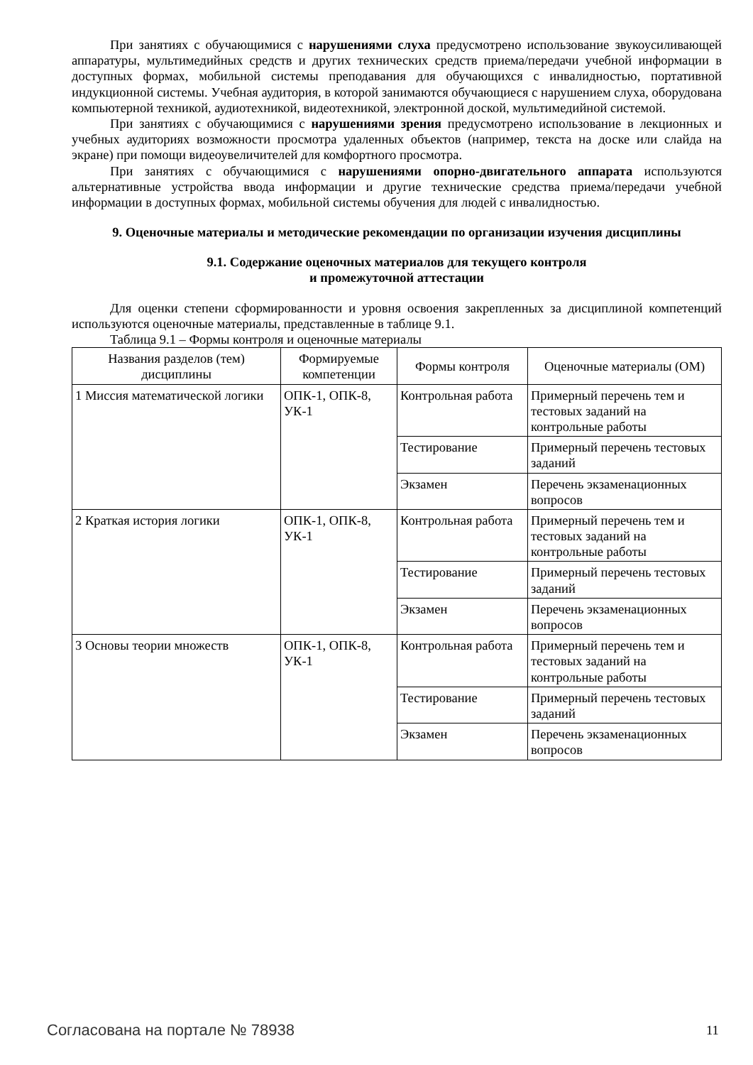При занятиях с обучающимися с нарушениями слуха предусмотрено использование звукоусиливающей аппаратуры, мультимедийных средств и других технических средств приема/передачи учебной информации в доступных формах, мобильной системы преподавания для обучающихся с инвалидностью, портативной индукционной системы. Учебная аудитория, в которой занимаются обучающиеся с нарушением слуха, оборудована компьютерной техникой, аудиотехникой, видеотехникой, электронной доской, мультимедийной системой.
При занятиях с обучающимися с нарушениями зрения предусмотрено использование в лекционных и учебных аудиториях возможности просмотра удаленных объектов (например, текста на доске или слайда на экране) при помощи видеоувеличителей для комфортного просмотра.
При занятиях с обучающимися с нарушениями опорно-двигательного аппарата используются альтернативные устройства ввода информации и другие технические средства приема/передачи учебной информации в доступных формах, мобильной системы обучения для людей с инвалидностью.
9. Оценочные материалы и методические рекомендации по организации изучения дисциплины
9.1. Содержание оценочных материалов для текущего контроля
и промежуточной аттестации
Для оценки степени сформированности и уровня освоения закрепленных за дисциплиной компетенций используются оценочные материалы, представленные в таблице 9.1.
Таблица 9.1 – Формы контроля и оценочные материалы
| Названия разделов (тем) дисциплины | Формируемые компетенции | Формы контроля | Оценочные материалы (ОМ) |
| --- | --- | --- | --- |
| 1 Миссия математической логики | ОПК-1, ОПК-8, УК-1 | Контрольная работа | Примерный перечень тем и тестовых заданий на контрольные работы |
| | | Тестирование | Примерный перечень тестовых заданий |
| | | Экзамен | Перечень экзаменационных вопросов |
| 2 Краткая история логики | ОПК-1, ОПК-8, УК-1 | Контрольная работа | Примерный перечень тем и тестовых заданий на контрольные работы |
| | | Тестирование | Примерный перечень тестовых заданий |
| | | Экзамен | Перечень экзаменационных вопросов |
| 3 Основы теории множеств | ОПК-1, ОПК-8, УК-1 | Контрольная работа | Примерный перечень тем и тестовых заданий на контрольные работы |
| | | Тестирование | Примерный перечень тестовых заданий |
| | | Экзамен | Перечень экзаменационных вопросов |
Согласована на портале № 78938 11